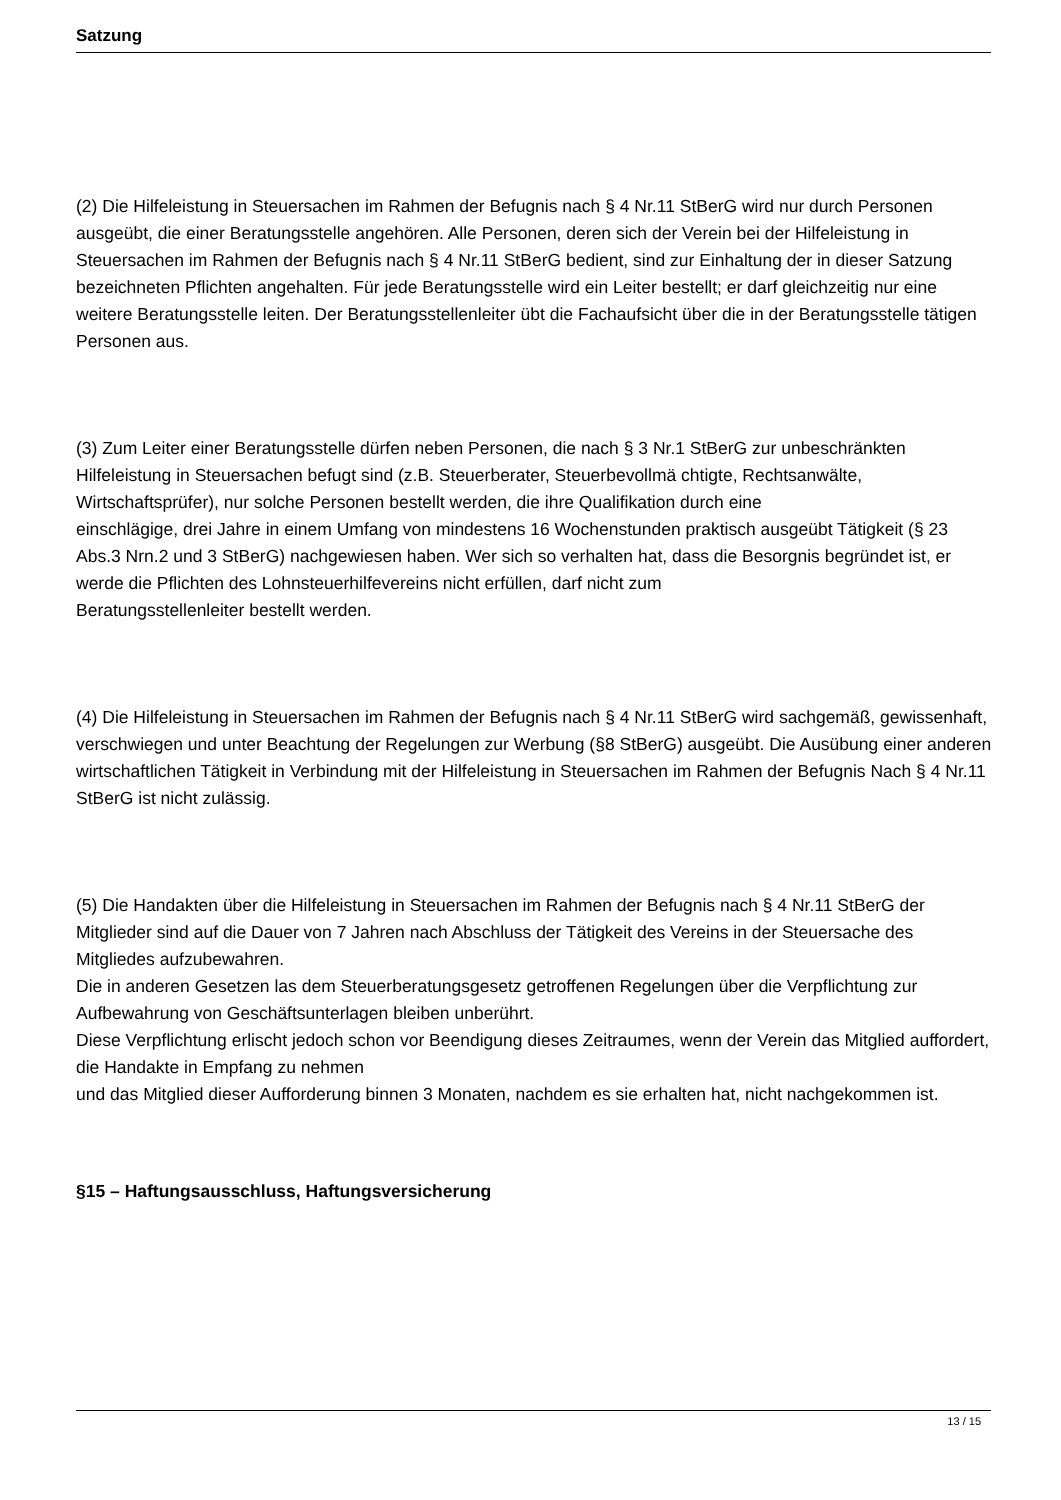Satzung
(2) Die Hilfeleistung in Steuersachen im Rahmen der Befugnis nach § 4 Nr.11 StBerG wird nur durch Personen ausgeübt, die einer Beratungsstelle angehören. Alle Personen, deren sich der Verein bei der Hilfeleistung in Steuersachen im Rahmen der Befugnis nach § 4 Nr.11 StBerG bedient, sind zur Einhaltung der in dieser Satzung bezeichneten Pflichten angehalten. Für jede Beratungsstelle wird ein Leiter bestellt; er darf gleichzeitig nur eine weitere Beratungsstelle leiten. Der Beratungsstellenleiter übt die Fachaufsicht über die in der Beratungsstelle tätigen Personen aus.
(3) Zum Leiter einer Beratungsstelle dürfen neben Personen, die nach § 3 Nr.1 StBerG zur unbeschränkten Hilfeleistung in Steuersachen befugt sind (z.B. Steuerberater, Steuerbevollmä chtigte, Rechtsanwälte, Wirtschaftsprüfer), nur solche Personen bestellt werden, die ihre Qualifikation durch eine
einschlägige, drei Jahre in einem Umfang von mindestens 16 Wochenstunden praktisch ausgeübt Tätigkeit (§ 23 Abs.3 Nrn.2 und 3 StBerG) nachgewiesen haben. Wer sich so verhalten hat, dass die Besorgnis begründet ist, er werde die Pflichten des Lohnsteuerhilfevereins nicht erfüllen, darf nicht zum
Beratungsstellenleiter bestellt werden.
(4) Die Hilfeleistung in Steuersachen im Rahmen der Befugnis nach § 4 Nr.11 StBerG wird sachgemäß, gewissenhaft, verschwiegen und unter Beachtung der Regelungen zur Werbung (§8 StBerG) ausgeübt. Die Ausübung einer anderen wirtschaftlichen Tätigkeit in Verbindung mit der Hilfeleistung in Steuersachen im Rahmen der Befugnis Nach § 4 Nr.11 StBerG ist nicht zulässig.
(5) Die Handakten über die Hilfeleistung in Steuersachen im Rahmen der Befugnis nach § 4 Nr.11 StBerG der Mitglieder sind auf die Dauer von 7 Jahren nach Abschluss der Tätigkeit des Vereins in der Steuersache des Mitgliedes aufzubewahren.
Die in anderen Gesetzen las dem Steuerberatungsgesetz getroffenen Regelungen über die Verpflichtung zur Aufbewahrung von Geschäftsunterlagen bleiben unberührt.
Diese Verpflichtung erlischt jedoch schon vor Beendigung dieses Zeitraumes, wenn der Verein das Mitglied auffordert, die Handakte in Empfang zu nehmen
und das Mitglied dieser Aufforderung binnen 3 Monaten, nachdem es sie erhalten hat, nicht nachgekommen ist.
§15 – Haftungsausschluss, Haftungsversicherung
13 / 15